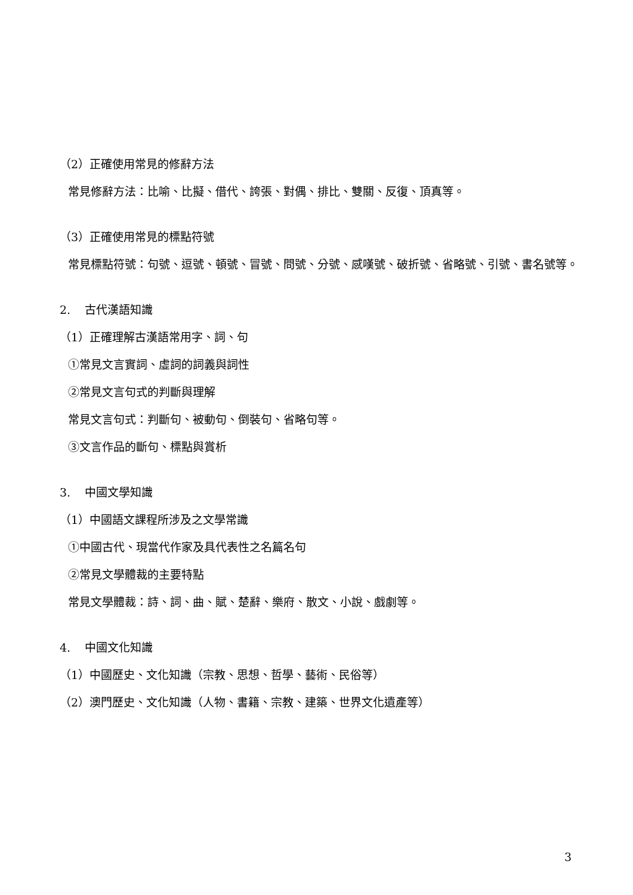（2）正確使用常見的修辭方法
常見修辭方法：比喻、比擬、借代、誇張、對偶、排比、雙關、反復、頂真等。
（3）正確使用常見的標點符號
常見標點符號：句號、逗號、頓號、冒號、問號、分號、感嘆號、破折號、省略號、引號、書名號等。
2. 古代漢語知識
（1）正確理解古漢語常用字、詞、句
①常見文言實詞、虛詞的詞義與詞性
②常見文言句式的判斷與理解
常見文言句式：判斷句、被動句、倒裝句、省略句等。
③文言作品的斷句、標點與賞析
3. 中國文學知識
（1）中國語文課程所涉及之文學常識
①中國古代、現當代作家及具代表性之名篇名句
②常見文學體裁的主要特點
常見文學體裁：詩、詞、曲、賦、楚辭、樂府、散文、小說、戲劇等。
4. 中國文化知識
（1）中國歷史、文化知識（宗教、思想、哲學、藝術、民俗等）
（2）澳門歷史、文化知識（人物、書籍、宗教、建築、世界文化遺產等）
3